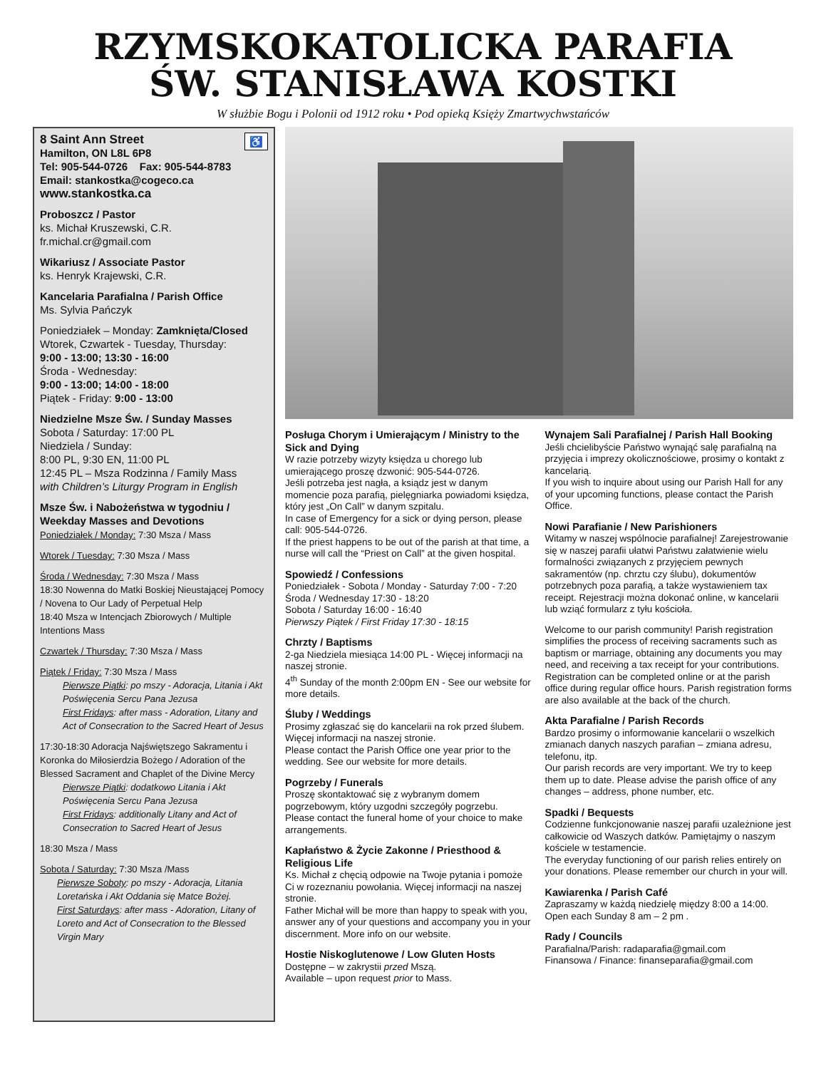RZYMSKOKATOLICKA PARAFIA
ŚW. STANISŁAWA KOSTKI
W służbie Bogu i Polonii od 1912 roku • Pod opieką Księży Zmartwychwstańców
8 Saint Ann Street ♿
Hamilton, ON L8L 6P8
Tel: 905-544-0726 Fax: 905-544-8783
Email: stankostka@cogeco.ca
www.stankostka.ca
Proboszcz / Pastor
ks. Michał Kruszewski, C.R.
fr.michal.cr@gmail.com
Wikariusz / Associate Pastor
ks. Henryk Krajewski, C.R.
Kancelaria Parafialna / Parish Office
Ms. Sylvia Pańczyk
Poniedziałek – Monday: Zamknięta/Closed
Wtorek, Czwartek - Tuesday, Thursday:
9:00 - 13:00; 13:30 - 16:00
Środa - Wednesday:
9:00 - 13:00; 14:00 - 18:00
Piątek - Friday: 9:00 - 13:00
Niedzielne Msze Św. / Sunday Masses
Sobota / Saturday: 17:00 PL
Niedziela / Sunday:
8:00 PL, 9:30 EN, 11:00 PL
12:45 PL – Msza Rodzinna / Family Mass
with Children’s Liturgy Program in English
Msze Św. i Nabożeństwa w tygodniu / Weekday Masses and Devotions
Poniedziałek / Monday: 7:30 Msza / Mass
Wtorek / Tuesday: 7:30 Msza / Mass
Środa / Wednesday: 7:30 Msza / Mass
18:30 Nowenna do Matki Boskiej Nieustającej Pomocy / Novena to Our Lady of Perpetual Help
18:40 Msza w Intencjach Zbiorowych / Multiple Intentions Mass
Czwartek / Thursday: 7:30 Msza / Mass
Piątek / Friday: 7:30 Msza / Mass
Pierwsze Piątki: po mszy - Adoracja, Litania i Akt Poświęcenia Sercu Pana Jezusa
First Fridays: after mass - Adoration, Litany and Act of Consecration to the Sacred Heart of Jesus
17:30-18:30 Adoracja Najświętszego Sakramentu i Koronka do Miłosierdzia Bożego / Adoration of the Blessed Sacrament and Chaplet of the Divine Mercy
Pierwsze Piątki: dodatkowo Litania i Akt Poświęcenia Sercu Pana Jezusa
First Fridays: additionally Litany and Act of Consecration to Sacred Heart of Jesus
18:30 Msza / Mass
Sobota / Saturday: 7:30 Msza /Mass
Pierwsze Soboty: po mszy - Adoracja, Litania Loretańska i Akt Oddania się Matce Bożej.
First Saturdays: after mass - Adoration, Litany of Loreto and Act of Consecration to the Blessed Virgin Mary
Posługa Chorym i Umierającym / Ministry to the Sick and Dying
W razie potrzeby wizyty księdza u chorego lub umierającego proszę dzwonić: 905-544-0726.
Jeśli potrzeba jest nagła, a ksiądz jest w danym momencie poza parafią, pielęgniarka powiadomi księdza, który jest „On Call” w danym szpitalu.
In case of Emergency for a sick or dying person, please call: 905-544-0726.
If the priest happens to be out of the parish at that time, a nurse will call the “Priest on Call” at the given hospital.
Spowiedź / Confessions
Poniedziałek - Sobota / Monday - Saturday 7:00 - 7:20
Środa / Wednesday 17:30 - 18:20
Sobota / Saturday 16:00 - 16:40
Pierwszy Piątek / First Friday 17:30 - 18:15
Chrzty / Baptisms
2-ga Niedziela miesiąca 14:00 PL - Więcej informacji na naszej stronie.
4<sup>th</sup> Sunday of the month 2:00pm EN - See our website for more details.
Śluby / Weddings
Prosimy zgłaszać się do kancelarii na rok przed ślubem. Więcej informacji na naszej stronie.
Please contact the Parish Office one year prior to the wedding. See our website for more details.
Pogrzeby / Funerals
Proszę skontaktować się z wybranym domem pogrzebowym, który uzgodni szczegóły pogrzebu.
Please contact the funeral home of your choice to make arrangements.
Kapłaństwo & Życie Zakonne / Priesthood & Religious Life
Ks. Michał z chęcią odpowie na Twoje pytania i pomoże Ci w rozeznaniu powołania. Więcej informacji na naszej stronie.
Father Michał will be more than happy to speak with you, answer any of your questions and accompany you in your discernment. More info on our website.
Hostie Niskoglutenowe / Low Gluten Hosts
Dostępne – w zakrystii przed Mszą.
Available – upon request prior to Mass.
Wynajem Sali Parafialnej / Parish Hall Booking
Jeśli chcielibyście Państwo wynająć salę parafialną na przyjęcia i imprezy okolicznościowe, prosimy o kontakt z kancelarią.
If you wish to inquire about using our Parish Hall for any of your upcoming functions, please contact the Parish Office.
Nowi Parafianie / New Parishioners
Witamy w naszej wspólnocie parafialnej! Zarejestrowanie się w naszej parafii ułatwi Państwu załatwienie wielu formalności związanych z przyjęciem pewnych sakramentów (np. chrztu czy ślubu), dokumentów potrzebnych poza parafią, a także wystawieniem tax receipt. Rejestracji można dokonać online, w kancelarii lub wziąć formularz z tyłu kościoła.
Welcome to our parish community! Parish registration simplifies the process of receiving sacraments such as baptism or marriage, obtaining any documents you may need, and receiving a tax receipt for your contributions.
Registration can be completed online or at the parish office during regular office hours. Parish registration forms are also available at the back of the church.
Akta Parafialne / Parish Records
Bardzo prosimy o informowanie kancelarii o wszelkich zmianach danych naszych parafian – zmiana adresu, telefonu, itp.
Our parish records are very important. We try to keep them up to date. Please advise the parish office of any changes – address, phone number, etc.
Spadki / Bequests
Codzienne funkcjonowanie naszej parafii uzależnione jest całkowicie od Waszych datków. Pamiętajmy o naszym kościele w testamencie.
The everyday functioning of our parish relies entirely on your donations. Please remember our church in your will.
Kawiarenka / Parish Café
Zapraszamy w każdą niedzielę między 8:00 a 14:00.
Open each Sunday 8 am – 2 pm .
Rady / Councils
Parafialna/Parish: radaparafia@gmail.com
Finansowa / Finance: finanseparafia@gmail.com